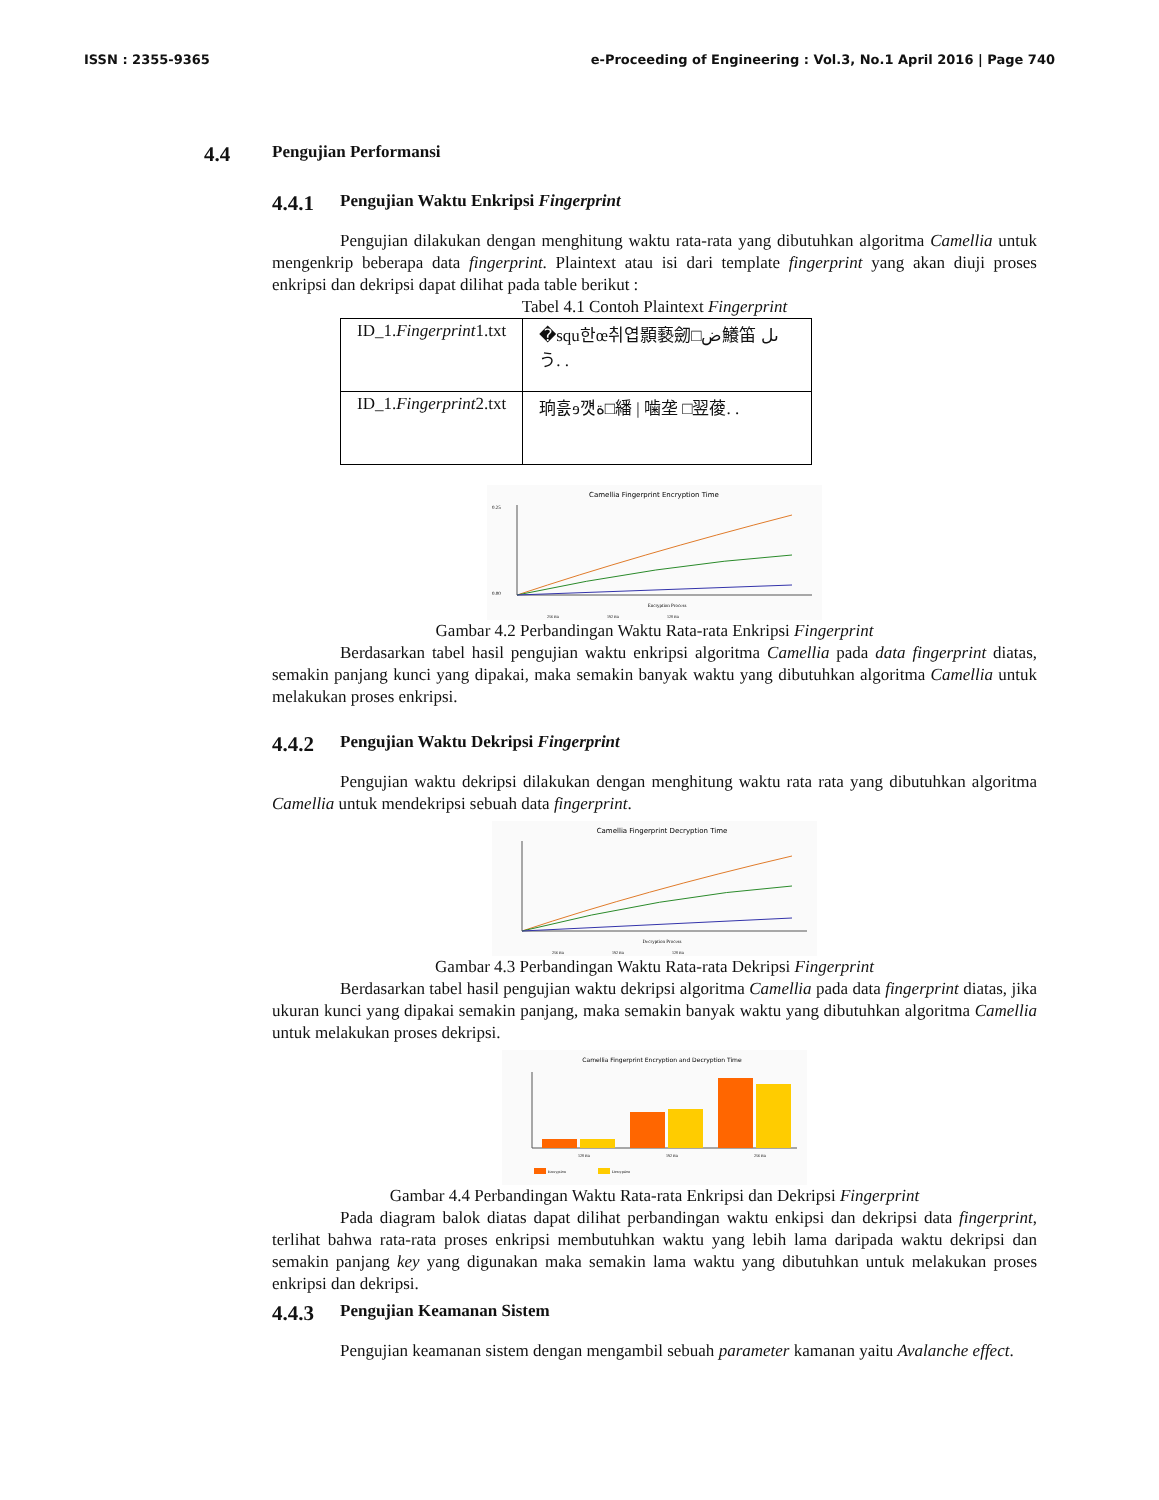ISSN : 2355-9365 e-Proceeding of Engineering : Vol.3, No.1 April 2016 | Page 740
4.4 Pengujian Performansi
4.4.1 Pengujian Waktu Enkripsi Fingerprint
Pengujian dilakukan dengan menghitung waktu rata-rata yang dibutuhkan algoritma Camellia untuk mengenkrip beberapa data fingerprint. Plaintext atau isi dari template fingerprint yang akan diuji proses enkripsi dan dekripsi dapat dilihat pada table berikut :
Tabel 4.1 Contoh Plaintext Fingerprint
| ID_1. Fingerprint 1.txt | �squ한œ취엽顥褻劒□ض鱶笛 ىلう. . |
| ID_1. Fingerprint 2.txt | 珦흜ɘ꺳ة□繙 / 噛垄 □翌葰. . |
Camellia Fingerprint Encryption Time
0.25
0.00
Encryption Process
256 Bit
192 Bit
128 Bit
Gambar 4.2 Perbandingan Waktu Rata-rata Enkripsi Fingerprint
Berdasarkan tabel hasil pengujian waktu enkripsi algoritma Camellia pada data fingerprint diatas, semakin panjang kunci yang dipakai, maka semakin banyak waktu yang dibutuhkan algoritma Camellia untuk melakukan proses enkripsi.
4.4.2 Pengujian Waktu Dekripsi Fingerprint
Pengujian waktu dekripsi dilakukan dengan menghitung waktu rata rata yang dibutuhkan algoritma Camellia untuk mendekripsi sebuah data fingerprint.
Camellia Fingerprint Decryption Time
Decryption Process
256 Bit
192 Bit
128 Bit
Gambar 4.3 Perbandingan Waktu Rata-rata Dekripsi Fingerprint
Berdasarkan tabel hasil pengujian waktu dekripsi algoritma Camellia pada data fingerprint diatas, jika ukuran kunci yang dipakai semakin panjang, maka semakin banyak waktu yang dibutuhkan algoritma Camellia untuk melakukan proses dekripsi.
Camellia Fingerprint Encryption and Decryption Time
128 Bit
192 Bit
256 Bit
Encryption
Decryption
Gambar 4.4 Perbandingan Waktu Rata-rata Enkripsi dan Dekripsi Fingerprint
Pada diagram balok diatas dapat dilihat perbandingan waktu enkipsi dan dekripsi data fingerprint, terlihat bahwa rata-rata proses enkripsi membutuhkan waktu yang lebih lama daripada waktu dekripsi dan semakin panjang key yang digunakan maka semakin lama waktu yang dibutuhkan untuk melakukan proses enkripsi dan dekripsi.
4.4.3 Pengujian Keamanan Sistem
Pengujian keamanan sistem dengan mengambil sebuah parameter kamanan yaitu Avalanche effect.